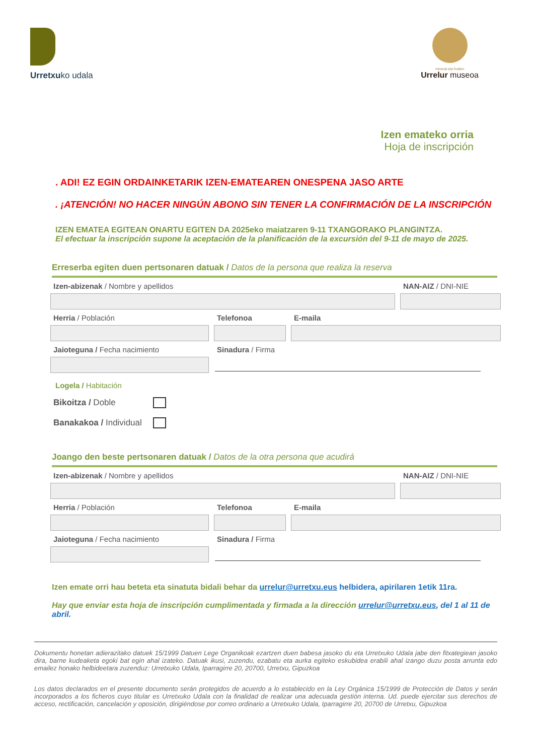Urretxuko udala
mineral eta fosilen
Urrelur museoa
Izen emateko orria
Hoja de inscripción
. ADI! EZ EGIN ORDAINKETARIK IZEN-EMATEAREN ONESPENA JASO ARTE
. ¡ATENCIÓN! NO HACER NINGÚN ABONO SIN TENER LA CONFIRMACIÓN DE LA INSCRIPCIÓN
IZEN EMATEA EGITEAN ONARTU EGITEN DA 2025eko maiatzaren 9-11 TXANGORAKO PLANGINTZA.
El efectuar la inscripción supone la aceptación de la planificación de la excursión del 9-11 de mayo de 2025.
Erreserba egiten duen pertsonaren datuak / Datos de la persona que realiza la reserva
Izen-abizenak / Nombre y apellidos NAN-AIZ / DNI-NIE
Herria / Población Telefonoa E-maila
Jaioteguna / Fecha nacimiento Sinadura / Firma
Logela / Habitación
Bikoitza / Doble
Banakakoa / Individual
Joango den beste pertsonaren datuak / Datos de la otra persona que acudirá
Izen-abizenak / Nombre y apellidos NAN-AIZ / DNI-NIE
Herria / Población Telefonoa E-maila
Jaioteguna / Fecha nacimiento Sinadura / Firma
Izen emate orri hau beteta eta sinatuta bidali behar da urrelur@urretxu.eus helbidera, apirilaren 1etik 11ra.
Hay que enviar esta hoja de inscripción cumplimentada y firmada a la dirección urrelur@urretxu.eus, del 1 al 11 de abril.
Dokumentu honetan adierazitako datuek 15/1999 Datuen Lege Organikoak ezartzen duen babesa jasoko du eta Urretxuko Udala jabe den fitxategiean jasoko dira, barne kudeaketa egoki bat egin ahal izateko. Datuak ikusi, zuzendu, ezabatu eta aurka egiteko eskubidea erabili ahal izango duzu posta arrunta edo emailez honako helbideetara zuzenduz: Urretxuko Udala, Iparragirre 20, 20700, Urretxu, Gipuzkoa
Los datos declarados en el presente documento serán protegidos de acuerdo a lo establecido en la Ley Orgánica 15/1999 de Protección de Datos y serán incorporados a los ficheros cuyo titular es Urretxuko Udala con la finalidad de realizar una adecuada gestión interna. Ud. puede ejercitar sus derechos de acceso, rectificación, cancelación y oposición, dirigiéndose por correo ordinario a Urretxuko Udala, Iparragirre 20, 20700 de Urretxu, Gipuzkoa